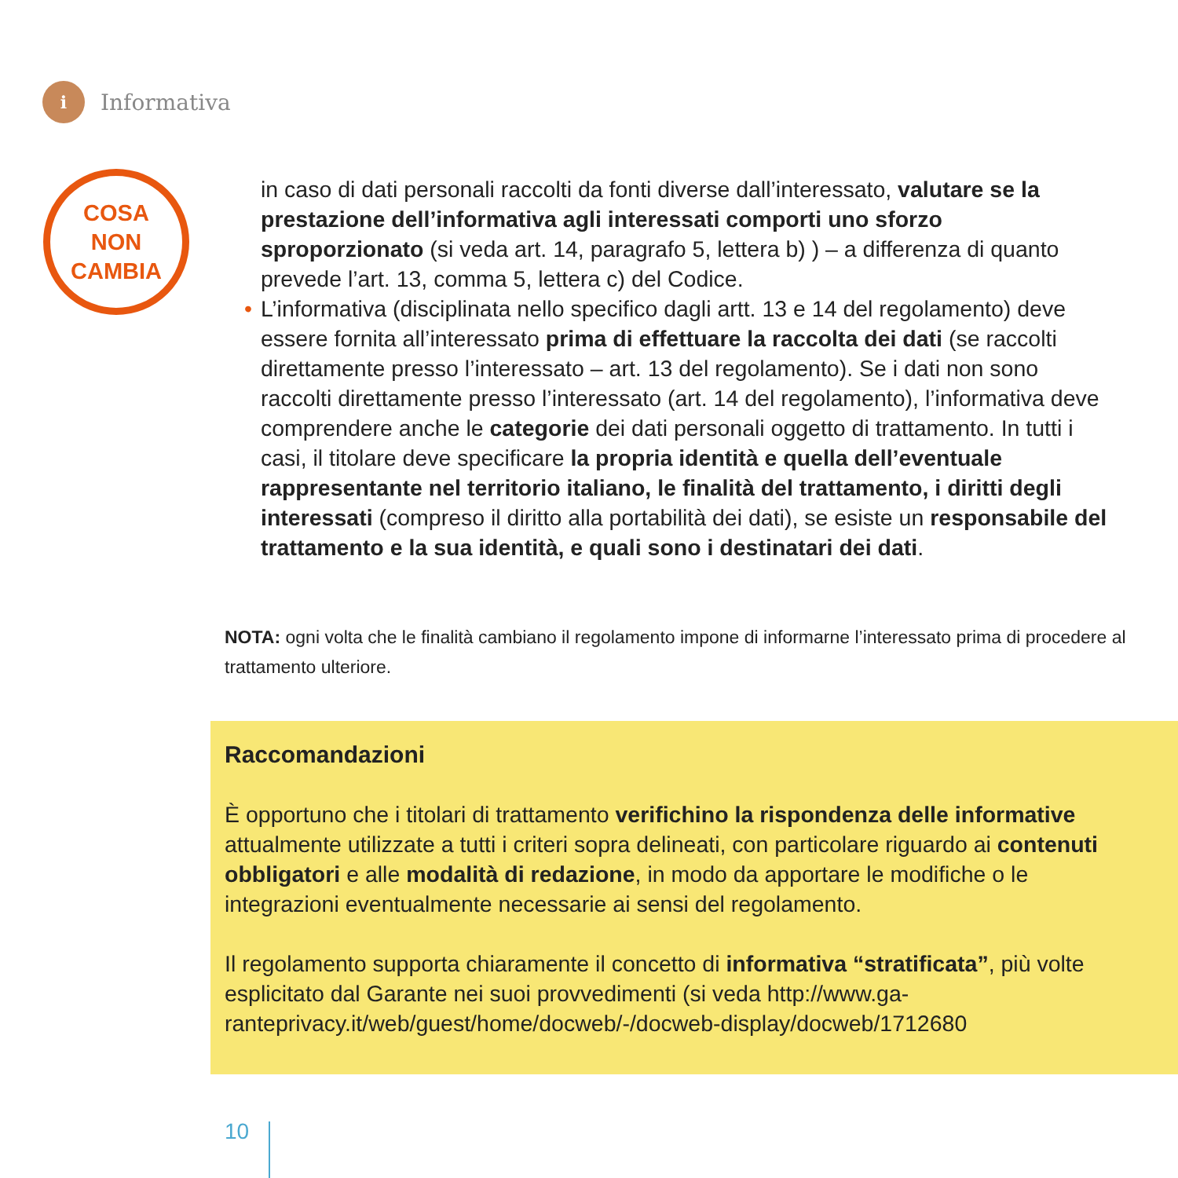i
Informativa
COSA
NON
CAMBIA
in caso di dati personali raccolti da fonti diverse dall’interessato, valutare se la prestazione dell’informativa agli interessati comporti uno sforzo sproporzionato (si veda art. 14, paragrafo 5, lettera b) ) – a differenza di quanto prevede l’art. 13, comma 5, lettera c) del Codice.
• L’informativa (disciplinata nello specifico dagli artt. 13 e 14 del regolamento) deve essere fornita all’interessato prima di effettuare la raccolta dei dati (se raccolti direttamente presso l’interessato – art. 13 del regolamento). Se i dati non sono raccolti direttamente presso l’interessato (art. 14 del regolamento), l’informativa deve comprendere anche le categorie dei dati personali oggetto di trattamento. In tutti i casi, il titolare deve specificare la propria identità e quella dell’eventuale rappresentante nel territorio italiano, le finalità del trattamento, i diritti degli interessati (compreso il diritto alla portabilità dei dati), se esiste un responsabile del trattamento e la sua identità, e quali sono i destinatari dei dati.
NOTA: ogni volta che le finalità cambiano il regolamento impone di informarne l’interessato prima di procedere al trattamento ulteriore.
Raccomandazioni
È opportuno che i titolari di trattamento verifichino la rispondenza delle informative attualmente utilizzate a tutti i criteri sopra delineati, con particolare riguardo ai contenuti obbligatori e alle modalità di redazione, in modo da apportare le modifiche o le integrazioni eventualmente necessarie ai sensi del regolamento.
Il regolamento supporta chiaramente il concetto di informativa “stratificata”, più volte esplicitato dal Garante nei suoi provvedimenti (si veda http://www.ga-ranteprivacy.it/web/guest/home/docweb/-/docweb-display/docweb/1712680
10